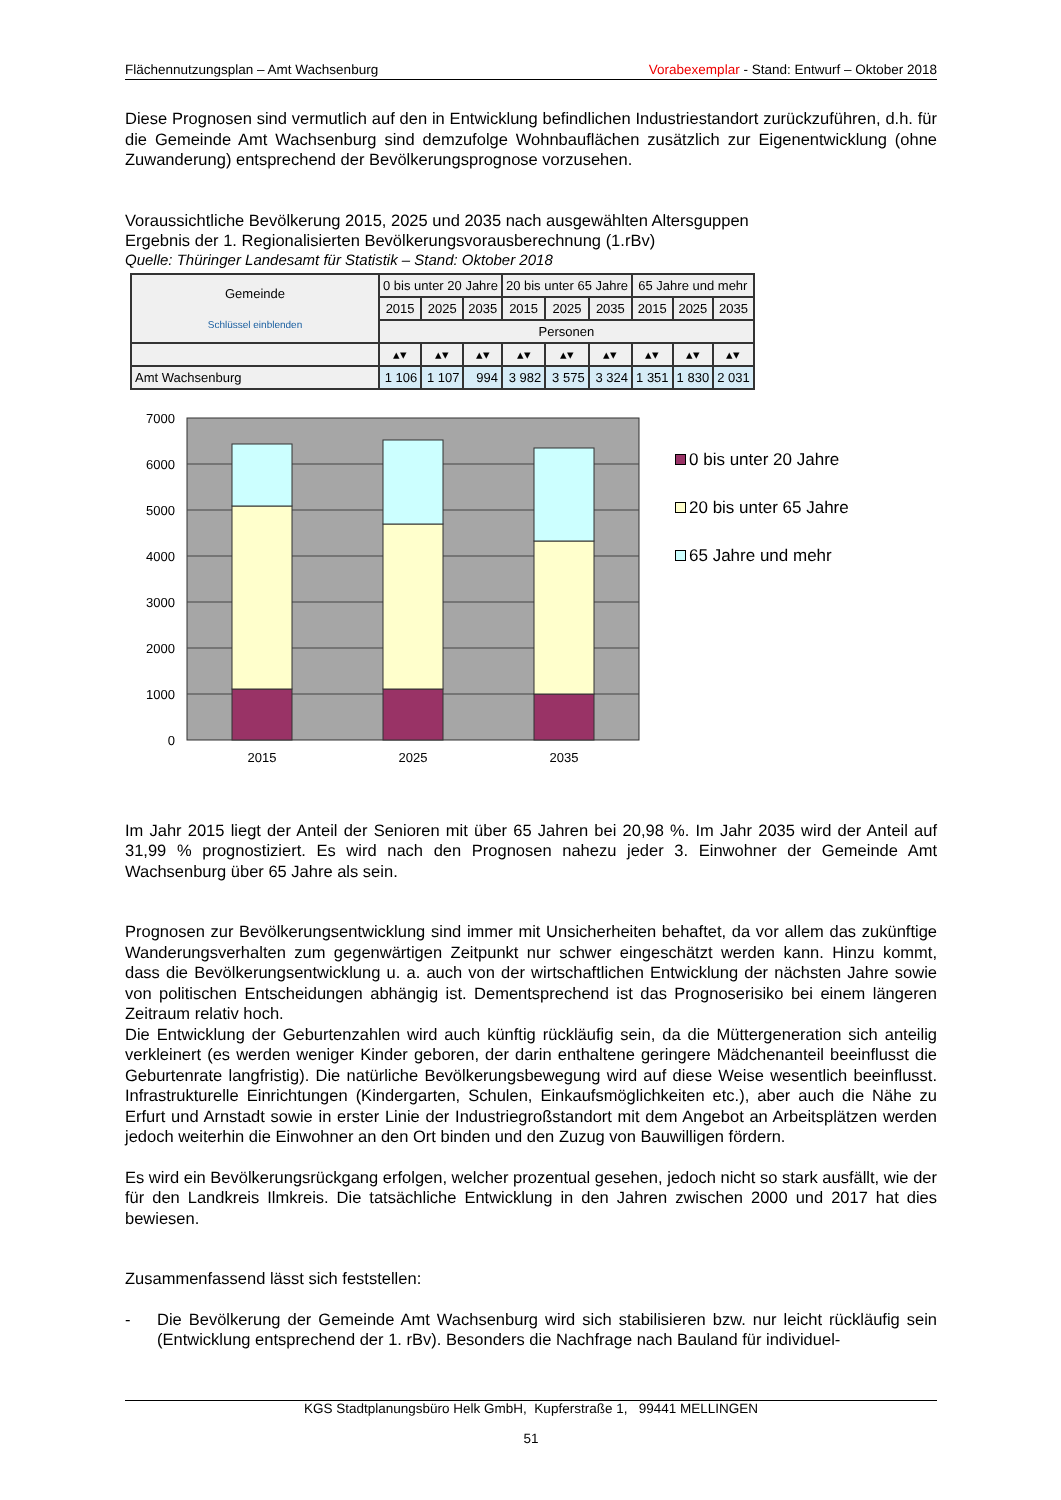Flächennutzungsplan – Amt Wachsenburg Vorabexemplar - Stand: Entwurf – Oktober 2018
Diese Prognosen sind vermutlich auf den in Entwicklung befindlichen Industriestandort zurückzuführen, d.h. für die Gemeinde Amt Wachsenburg sind demzufolge Wohnbauflächen zusätzlich zur Eigenentwicklung (ohne Zuwanderung) entsprechend der Bevölkerungsprognose vorzusehen.
Voraussichtliche Bevölkerung 2015, 2025 und 2035 nach ausgewählten Altersguppen
Ergebnis der 1. Regionalisierten Bevölkerungsvorausberechnung (1.rBv)
Quelle: Thüringer Landesamt für Statistik – Stand: Oktober 2018
| Gemeinde Schlüssel einblenden | 0 bis unter 20 Jahre | | | 20 bis unter 65 Jahre | | | 65 Jahre und mehr | | |
| --- | --- | --- | --- | --- | --- | --- | --- | --- | --- |
| | 2015 | 2025 | 2035 | 2015 | 2025 | 2035 | 2015 | 2025 | 2035 |
| | Personen | | | | | | | | |
| | ▴▾ | ▴▾ | ▴▾ | ▴▾ | ▴▾ | ▴▾ | ▴▾ | ▴▾ | ▴▾ |
| Amt Wachsenburg | 1 106 | 1 107 | 994 | 3 982 | 3 575 | 3 324 | 1 351 | 1 830 | 2 031 |
7000
6000
5000
4000
3000
2000
1000
0
2015
2025
2035
0 bis unter 20 Jahre
20 bis unter 65 Jahre
65 Jahre und mehr
Im Jahr 2015 liegt der Anteil der Senioren mit über 65 Jahren bei 20,98 %. Im Jahr 2035 wird der Anteil auf 31,99 % prognostiziert. Es wird nach den Prognosen nahezu jeder 3. Einwohner der Gemeinde Amt Wachsenburg über 65 Jahre als sein.
Prognosen zur Bevölkerungsentwicklung sind immer mit Unsicherheiten behaftet, da vor allem das zukünftige Wanderungsverhalten zum gegenwärtigen Zeitpunkt nur schwer eingeschätzt werden kann. Hinzu kommt, dass die Bevölkerungsentwicklung u. a. auch von der wirtschaftlichen Entwicklung der nächsten Jahre sowie von politischen Entscheidungen abhängig ist. Dementsprechend ist das Prognoserisiko bei einem längeren Zeitraum relativ hoch.
Die Entwicklung der Geburtenzahlen wird auch künftig rückläufig sein, da die Müttergeneration sich anteilig verkleinert (es werden weniger Kinder geboren, der darin enthaltene geringere Mädchenanteil beeinflusst die Geburtenrate langfristig). Die natürliche Bevölkerungsbewegung wird auf diese Weise wesentlich beeinflusst. Infrastrukturelle Einrichtungen (Kindergarten, Schulen, Einkaufsmöglichkeiten etc.), aber auch die Nähe zu Erfurt und Arnstadt sowie in erster Linie der Industriegroßstandort mit dem Angebot an Arbeitsplätzen werden jedoch weiterhin die Einwohner an den Ort binden und den Zuzug von Bauwilligen fördern.
Es wird ein Bevölkerungsrückgang erfolgen, welcher prozentual gesehen, jedoch nicht so stark ausfällt, wie der für den Landkreis Ilmkreis. Die tatsächliche Entwicklung in den Jahren zwischen 2000 und 2017 hat dies bewiesen.
Zusammenfassend lässt sich feststellen:
- Die Bevölkerung der Gemeinde Amt Wachsenburg wird sich stabilisieren bzw. nur leicht rückläufig sein (Entwicklung entsprechend der 1. rBv). Besonders die Nachfrage nach Bauland für individuel-
KGS Stadtplanungsbüro Helk GmbH, Kupferstraße 1, 99441 MELLINGEN
51